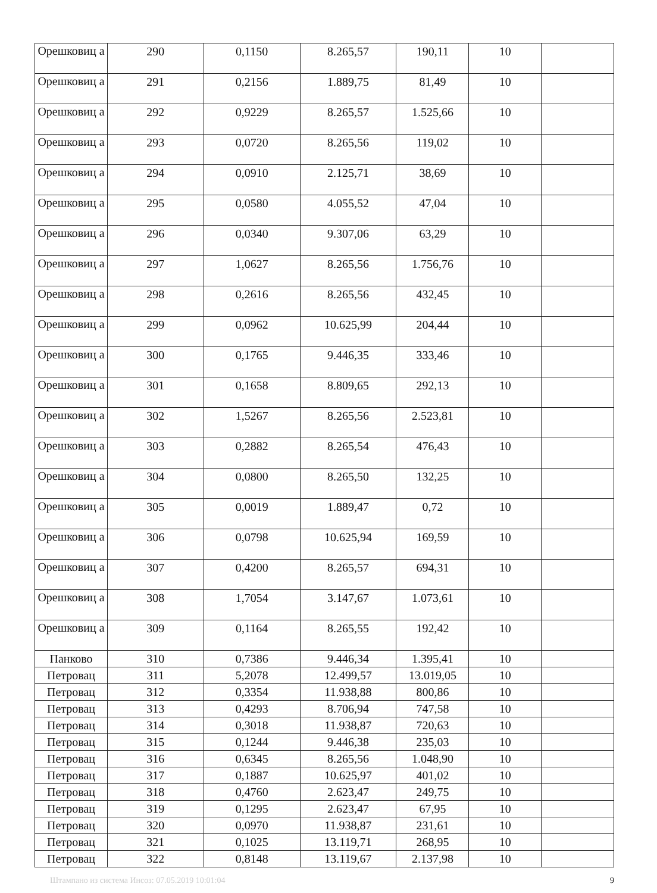| Орешковиц а | 290 | 0,1150 | 8.265,57 | 190,11 | 10 | |
| Орешковиц а | 291 | 0,2156 | 1.889,75 | 81,49 | 10 | |
| Орешковиц а | 292 | 0,9229 | 8.265,57 | 1.525,66 | 10 | |
| Орешковиц а | 293 | 0,0720 | 8.265,56 | 119,02 | 10 | |
| Орешковиц а | 294 | 0,0910 | 2.125,71 | 38,69 | 10 | |
| Орешковиц а | 295 | 0,0580 | 4.055,52 | 47,04 | 10 | |
| Орешковиц а | 296 | 0,0340 | 9.307,06 | 63,29 | 10 | |
| Орешковиц а | 297 | 1,0627 | 8.265,56 | 1.756,76 | 10 | |
| Орешковиц а | 298 | 0,2616 | 8.265,56 | 432,45 | 10 | |
| Орешковиц а | 299 | 0,0962 | 10.625,99 | 204,44 | 10 | |
| Орешковиц а | 300 | 0,1765 | 9.446,35 | 333,46 | 10 | |
| Орешковиц а | 301 | 0,1658 | 8.809,65 | 292,13 | 10 | |
| Орешковиц а | 302 | 1,5267 | 8.265,56 | 2.523,81 | 10 | |
| Орешковиц а | 303 | 0,2882 | 8.265,54 | 476,43 | 10 | |
| Орешковиц а | 304 | 0,0800 | 8.265,50 | 132,25 | 10 | |
| Орешковиц а | 305 | 0,0019 | 1.889,47 | 0,72 | 10 | |
| Орешковиц а | 306 | 0,0798 | 10.625,94 | 169,59 | 10 | |
| Орешковиц а | 307 | 0,4200 | 8.265,57 | 694,31 | 10 | |
| Орешковиц а | 308 | 1,7054 | 3.147,67 | 1.073,61 | 10 | |
| Орешковиц а | 309 | 0,1164 | 8.265,55 | 192,42 | 10 | |
| Панково | 310 | 0,7386 | 9.446,34 | 1.395,41 | 10 | |
| Петровац | 311 | 5,2078 | 12.499,57 | 13.019,05 | 10 | |
| Петровац | 312 | 0,3354 | 11.938,88 | 800,86 | 10 | |
| Петровац | 313 | 0,4293 | 8.706,94 | 747,58 | 10 | |
| Петровац | 314 | 0,3018 | 11.938,87 | 720,63 | 10 | |
| Петровац | 315 | 0,1244 | 9.446,38 | 235,03 | 10 | |
| Петровац | 316 | 0,6345 | 8.265,56 | 1.048,90 | 10 | |
| Петровац | 317 | 0,1887 | 10.625,97 | 401,02 | 10 | |
| Петровац | 318 | 0,4760 | 2.623,47 | 249,75 | 10 | |
| Петровац | 319 | 0,1295 | 2.623,47 | 67,95 | 10 | |
| Петровац | 320 | 0,0970 | 11.938,87 | 231,61 | 10 | |
| Петровац | 321 | 0,1025 | 13.119,71 | 268,95 | 10 | |
| Петровац | 322 | 0,8148 | 13.119,67 | 2.137,98 | 10 | |
Штампано из система Инсоз: 07.05.2019 10:01:04 9